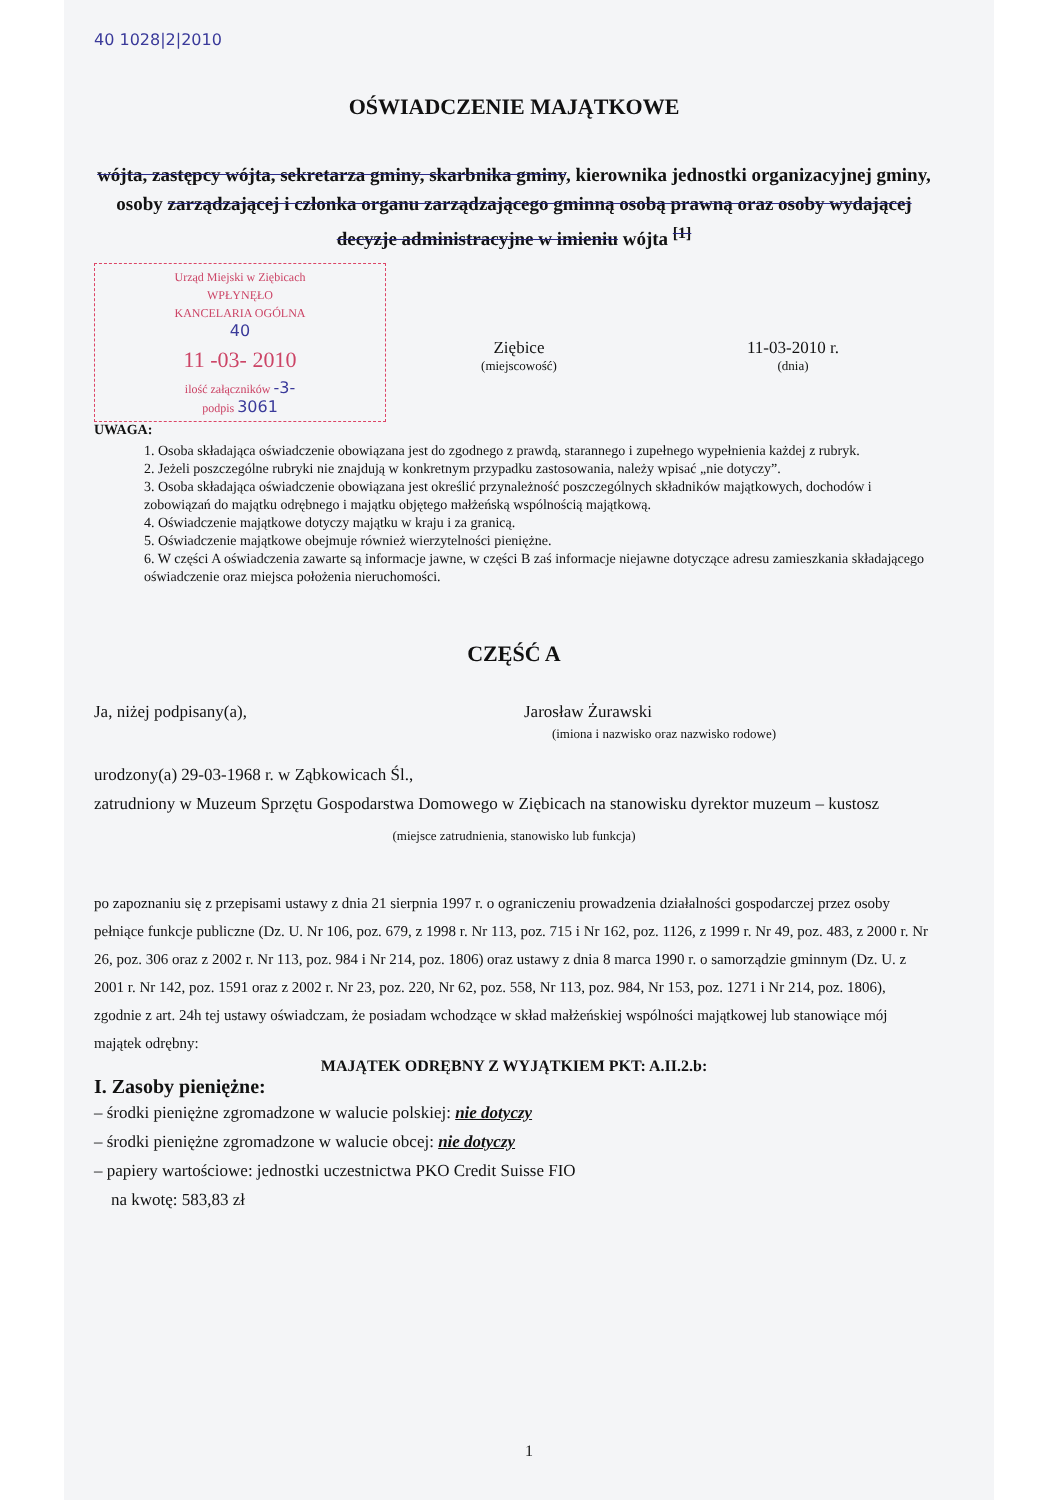40 1028|2|2010
OŚWIADCZENIE MAJĄTKOWE
wójta, zastępcy wójta, sekretarza gminy, skarbnika gminy, kierownika jednostki organizacyjnej gminy, osoby zarządzającej i członka organu zarządzającego gminną osobą prawną oraz osoby wydającej decyzje administracyjne w imieniu wójta <sup>[1]</sup>
Urząd Miejski w Ziębicach
WPŁYNĘŁO
KANCELARIA OGÓLNA
40
11 -03- 2010
ilość załączników -3-
podpis 3061
Ziębice
(miejscowość)
11-03-2010 r.
(dnia)
UWAGA:
1. Osoba składająca oświadczenie obowiązana jest do zgodnego z prawdą, starannego i zupełnego wypełnienia każdej z rubryk.
2. Jeżeli poszczególne rubryki nie znajdują w konkretnym przypadku zastosowania, należy wpisać „nie dotyczy”.
3. Osoba składająca oświadczenie obowiązana jest określić przynależność poszczególnych składników majątkowych, dochodów i zobowiązań do majątku odrębnego i majątku objętego małżeńską wspólnością majątkową.
4. Oświadczenie majątkowe dotyczy majątku w kraju i za granicą.
5. Oświadczenie majątkowe obejmuje również wierzytelności pieniężne.
6. W części A oświadczenia zawarte są informacje jawne, w części B zaś informacje niejawne dotyczące adresu zamieszkania składającego oświadczenie oraz miejsca położenia nieruchomości.
CZĘŚĆ A
Ja, niżej podpisany(a), Jarosław Żurawski
(imiona i nazwisko oraz nazwisko rodowe)
urodzony(a) 29-03-1968 r. w Ząbkowicach Śl.,
zatrudniony w Muzeum Sprzętu Gospodarstwa Domowego w Ziębicach na stanowisku dyrektor muzeum – kustosz
(miejsce zatrudnienia, stanowisko lub funkcja)
po zapoznaniu się z przepisami ustawy z dnia 21 sierpnia 1997 r. o ograniczeniu prowadzenia działalności gospodarczej przez osoby pełniące funkcje publiczne (Dz. U. Nr 106, poz. 679, z 1998 r. Nr 113, poz. 715 i Nr 162, poz. 1126, z 1999 r. Nr 49, poz. 483, z 2000 r. Nr 26, poz. 306 oraz z 2002 r. Nr 113, poz. 984 i Nr 214, poz. 1806) oraz ustawy z dnia 8 marca 1990 r. o samorządzie gminnym (Dz. U. z 2001 r. Nr 142, poz. 1591 oraz z 2002 r. Nr 23, poz. 220, Nr 62, poz. 558, Nr 113, poz. 984, Nr 153, poz. 1271 i Nr 214, poz. 1806), zgodnie z art. 24h tej ustawy oświadczam, że posiadam wchodzące w skład małżeńskiej wspólności majątkowej lub stanowiące mój majątek odrębny:
MAJĄTEK ODRĘBNY Z WYJĄTKIEM PKT: A.II.2.b:
I. Zasoby pieniężne:
– środki pieniężne zgromadzone w walucie polskiej: nie dotyczy
– środki pieniężne zgromadzone w walucie obcej: nie dotyczy
– papiery wartościowe: jednostki uczestnictwa PKO Credit Suisse FIO
na kwotę: 583,83 zł
1